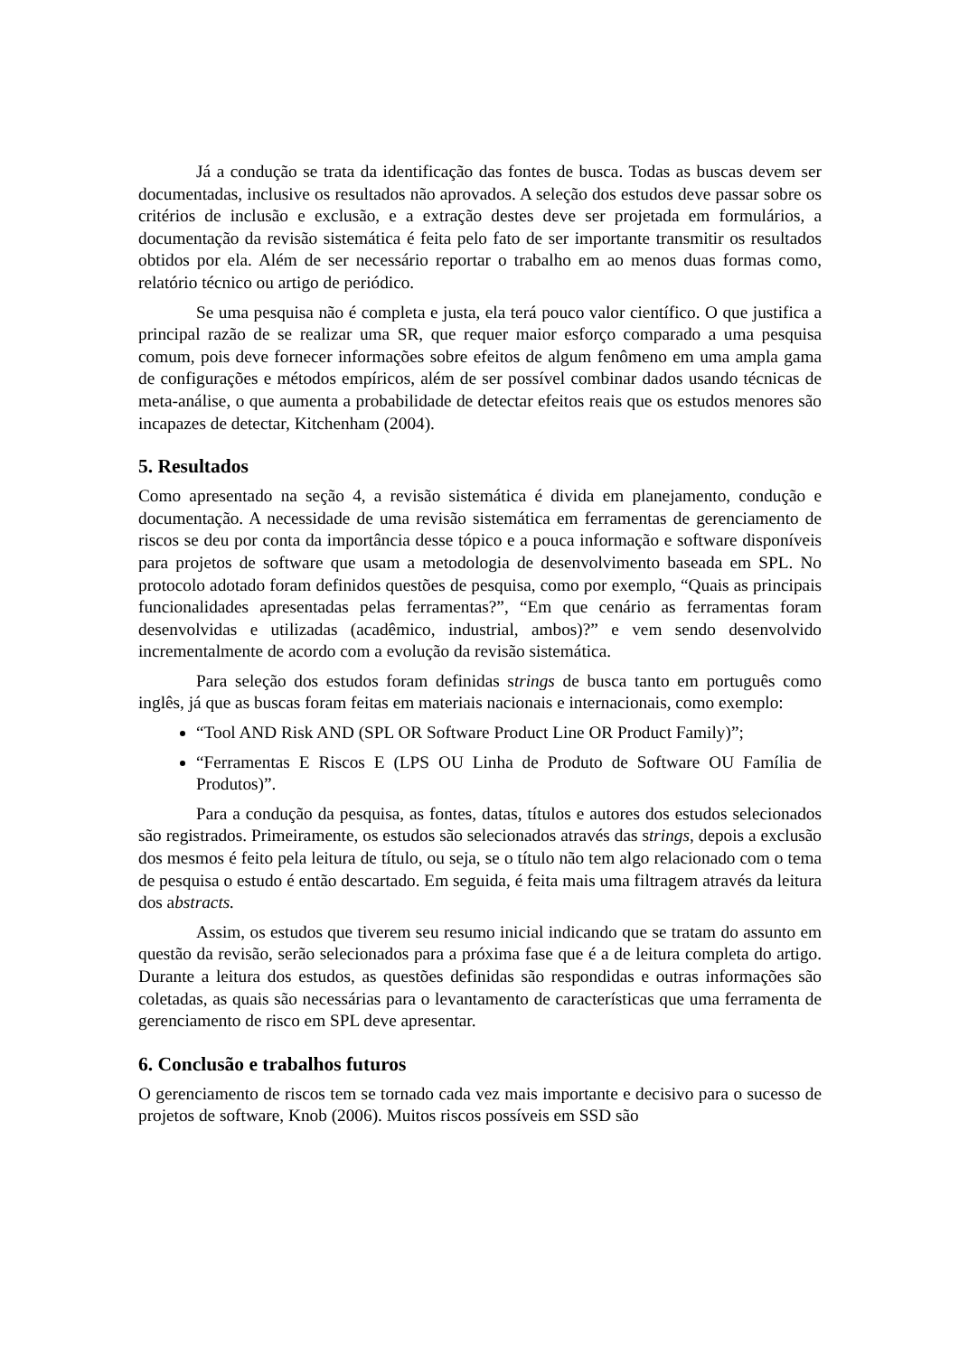Já a condução se trata da identificação das fontes de busca. Todas as buscas devem ser documentadas, inclusive os resultados não aprovados. A seleção dos estudos deve passar sobre os critérios de inclusão e exclusão, e a extração destes deve ser projetada em formulários, a documentação da revisão sistemática é feita pelo fato de ser importante transmitir os resultados obtidos por ela. Além de ser necessário reportar o trabalho em ao menos duas formas como, relatório técnico ou artigo de periódico.
Se uma pesquisa não é completa e justa, ela terá pouco valor científico. O que justifica a principal razão de se realizar uma SR, que requer maior esforço comparado a uma pesquisa comum, pois deve fornecer informações sobre efeitos de algum fenômeno em uma ampla gama de configurações e métodos empíricos, além de ser possível combinar dados usando técnicas de meta-análise, o que aumenta a probabilidade de detectar efeitos reais que os estudos menores são incapazes de detectar, Kitchenham (2004).
5. Resultados
Como apresentado na seção 4, a revisão sistemática é divida em planejamento, condução e documentação. A necessidade de uma revisão sistemática em ferramentas de gerenciamento de riscos se deu por conta da importância desse tópico e a pouca informação e software disponíveis para projetos de software que usam a metodologia de desenvolvimento baseada em SPL. No protocolo adotado foram definidos questões de pesquisa, como por exemplo, “Quais as principais funcionalidades apresentadas pelas ferramentas?”, “Em que cenário as ferramentas foram desenvolvidas e utilizadas (acadêmico, industrial, ambos)?” e vem sendo desenvolvido incrementalmente de acordo com a evolução da revisão sistemática.
Para seleção dos estudos foram definidas strings de busca tanto em português como inglês, já que as buscas foram feitas em materiais nacionais e internacionais, como exemplo:
“Tool AND Risk AND (SPL OR Software Product Line OR Product Family)”;
“Ferramentas E Riscos E (LPS OU Linha de Produto de Software OU Família de Produtos)”.
Para a condução da pesquisa, as fontes, datas, títulos e autores dos estudos selecionados são registrados. Primeiramente, os estudos são selecionados através das strings, depois a exclusão dos mesmos é feito pela leitura de título, ou seja, se o título não tem algo relacionado com o tema de pesquisa o estudo é então descartado. Em seguida, é feita mais uma filtragem através da leitura dos abstracts.
Assim, os estudos que tiverem seu resumo inicial indicando que se tratam do assunto em questão da revisão, serão selecionados para a próxima fase que é a de leitura completa do artigo. Durante a leitura dos estudos, as questões definidas são respondidas e outras informações são coletadas, as quais são necessárias para o levantamento de características que uma ferramenta de gerenciamento de risco em SPL deve apresentar.
6. Conclusão e trabalhos futuros
O gerenciamento de riscos tem se tornado cada vez mais importante e decisivo para o sucesso de projetos de software, Knob (2006). Muitos riscos possíveis em SSD são